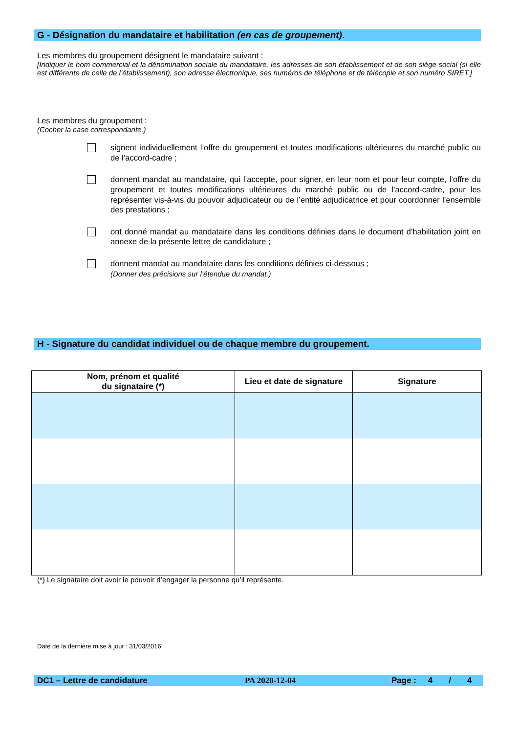G - Désignation du mandataire et habilitation (en cas de groupement).
Les membres du groupement désignent le mandataire suivant :
[Indiquer le nom commercial et la dénomination sociale du mandataire, les adresses de son établissement et de son siège social (si elle est différente de celle de l’établissement), son adresse électronique, ses numéros de téléphone et de télécopie et son numéro SIRET.]
Les membres du groupement :
(Cocher la case correspondante.)
signent individuellement l’offre du groupement et toutes modifications ultérieures du marché public ou de l’accord-cadre ;
donnent mandat au mandataire, qui l’accepte, pour signer, en leur nom et pour leur compte, l’offre du groupement et toutes modifications ultérieures du marché public ou de l’accord-cadre, pour les représenter vis-à-vis du pouvoir adjudicateur ou de l’entité adjudicatrice et pour coordonner l’ensemble des prestations ;
ont donné mandat au mandataire dans les conditions définies dans le document d’habilitation joint en annexe de la présente lettre de candidature ;
donnent mandat au mandataire dans les conditions définies ci-dessous ;
(Donner des précisions sur l’étendue du mandat.)
H - Signature du candidat individuel ou de chaque membre du groupement.
| Nom, prénom et qualité du signataire (*) | Lieu et date de signature | Signature |
| --- | --- | --- |
(*) Le signataire doit avoir le pouvoir d’engager la personne qu’il représente.
Date de la dernière mise à jour : 31/03/2016.
DC1 – Lettre de candidature PA 2020-12-04 Page : 4 / 4